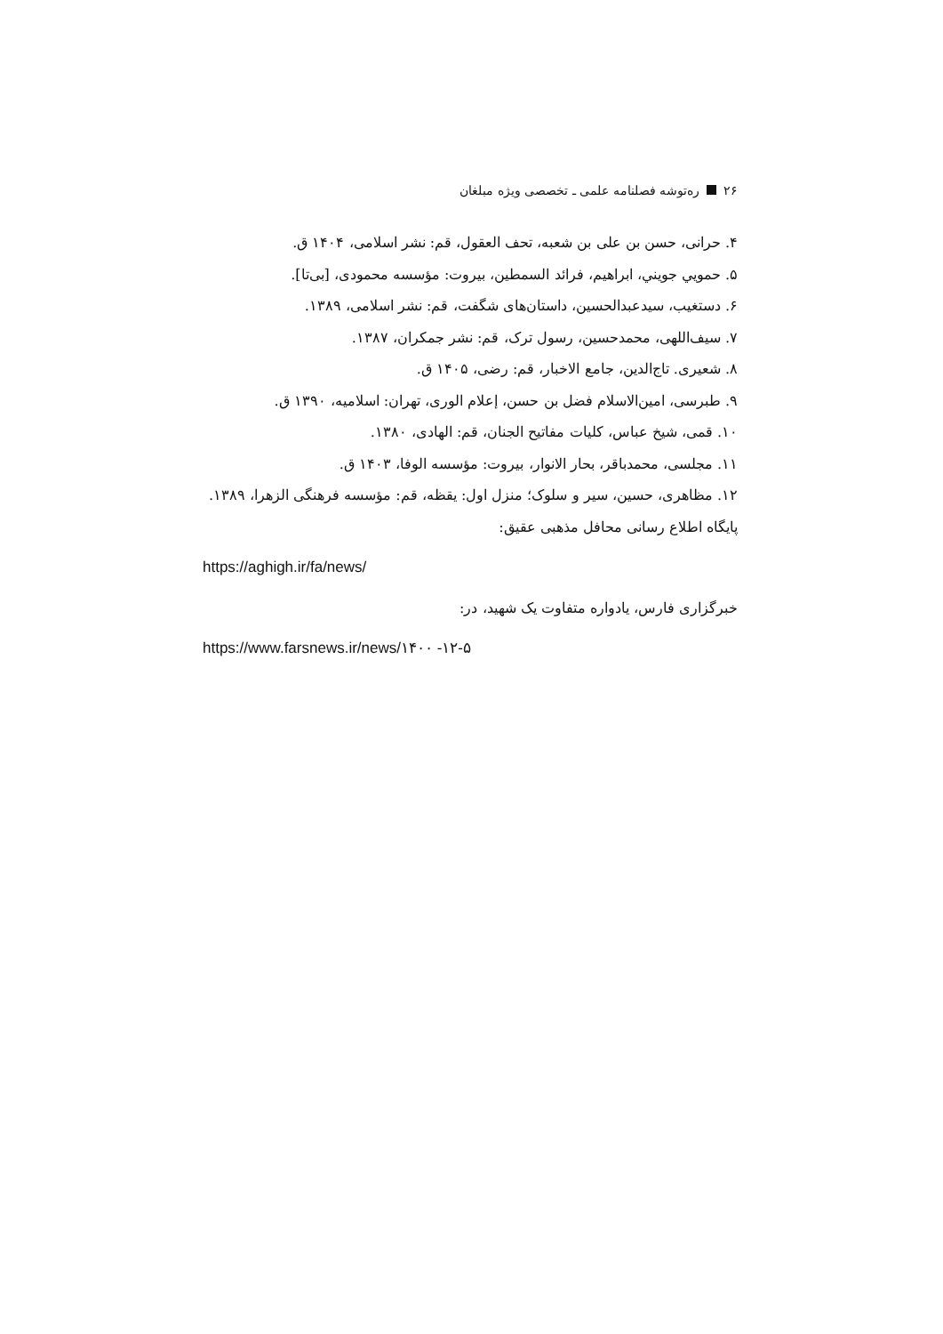۲۶ ره‌توشه فصلنامه علمی ـ تخصصی ویژه مبلغان
۴. حرانی، حسن بن علی بن شعبه، تحف العقول، قم: نشر اسلامی، ۱۴۰۴ ق.
۵. حمويي جويني، ابراهيم، فرائد السمطين، بيروت: مؤسسه محمودی، [بی‌تا].
۶. دستغیب، سیدعبدالحسین، داستان‌های شگفت، قم: نشر اسلامی، ۱۳۸۹.
۷. سیف‌اللهی، محمدحسین، رسول ترک، قم: نشر جمکران، ۱۳۸۷.
۸. شعیری. تاج‌الدین، جامع الاخبار، قم: رضی، ۱۴۰۵ ق.
۹. طبرسی، امین‌الاسلام فضل بن حسن، إعلام الوری، تهران: اسلامیه، ۱۳۹۰ ق.
۱۰. قمی، شیخ عباس، کلیات مفاتیح الجنان، قم: الهادی، ۱۳۸۰.
۱۱. مجلسی، محمدباقر، بحار الانوار، بیروت: مؤسسه الوفا، ۱۴۰۳ ق.
۱۲. مظاهری، حسین، سیر و سلوک؛ منزل اول: یقظه، قم: مؤسسه فرهنگی الزهرا، ۱۳۸۹.
پایگاه اطلاع رسانی محافل مذهبی عقیق:
https://aghigh.ir/fa/news/
خبرگزاری فارس، یادواره متفاوت یک شهید، در:
https://www.farsnews.ir/news/۱۴۰۰ -۱۲-۵